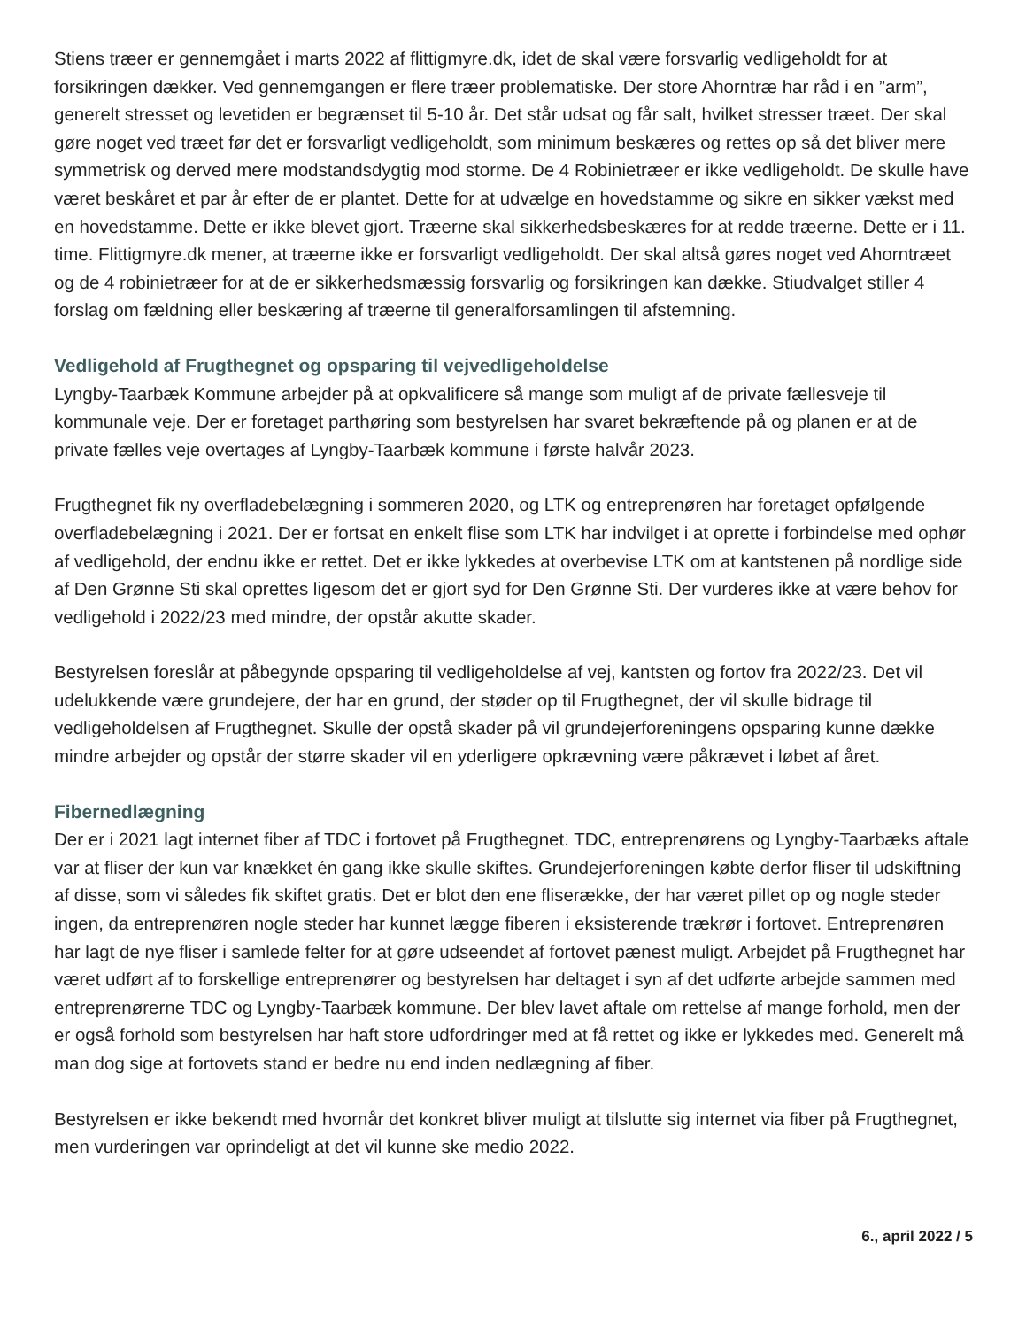Stiens træer er gennemgået i marts 2022 af flittigmyre.dk, idet de skal være forsvarlig vedligeholdt for at forsikringen dækker. Ved gennemgangen er flere træer problematiske. Der store Ahorntræ har råd i en ”arm”, generelt stresset og levetiden er begrænset til 5-10 år. Det står udsat og får salt, hvilket stresser træet. Der skal gøre noget ved træet før det er forsvarligt vedligeholdt, som minimum beskæres og rettes op så det bliver mere symmetrisk og derved mere modstandsdygtig mod storme. De 4 Robinietræer er ikke vedligeholdt. De skulle have været beskåret et par år efter de er plantet. Dette for at udvælge en hovedstamme og sikre en sikker vækst med en hovedstamme. Dette er ikke blevet gjort. Træerne skal sikkerhedsbeskæres for at redde træerne. Dette er i 11. time. Flittigmyre.dk mener, at træerne ikke er forsvarligt vedligeholdt. Der skal altså gøres noget ved Ahorntræet og de 4 robinietræer for at de er sikkerhedsmæssig forsvarlig og forsikringen kan dække. Stiudvalget stiller 4 forslag om fældning eller beskæring af træerne til generalforsamlingen til afstemning.
Vedligehold af Frugthegnet og opsparing til vejvedligeholdelse
Lyngby-Taarbæk Kommune arbejder på at opkvalificere så mange som muligt af de private fællesveje til kommunale veje. Der er foretaget parthøring som bestyrelsen har svaret bekræftende på og planen er at de private fælles veje overtages af Lyngby-Taarbæk kommune i første halvår 2023.
Frugthegnet fik ny overfladebelægning i sommeren 2020, og LTK og entreprenøren har foretaget opfølgende overfladebelægning i 2021. Der er fortsat en enkelt flise som LTK har indvilget i at oprette i forbindelse med ophør af vedligehold, der endnu ikke er rettet. Det er ikke lykkedes at overbevise LTK om at kantstenen på nordlige side af Den Grønne Sti skal oprettes ligesom det er gjort syd for Den Grønne Sti. Der vurderes ikke at være behov for vedligehold i 2022/23 med mindre, der opstår akutte skader.
Bestyrelsen foreslår at påbegynde opsparing til vedligeholdelse af vej, kantsten og fortov fra 2022/23. Det vil udelukkende være grundejere, der har en grund, der støder op til Frugthegnet, der vil skulle bidrage til vedligeholdelsen af Frugthegnet. Skulle der opstå skader på vil grundejerforeningens opsparing kunne dække mindre arbejder og opstår der større skader vil en yderligere opkrævning være påkrævet i løbet af året.
Fibernedlægning
Der er i 2021 lagt internet fiber af TDC i fortovet på Frugthegnet. TDC, entreprenørens og Lyngby-Taarbæks aftale var at fliser der kun var knækket én gang ikke skulle skiftes. Grundejerforeningen købte derfor fliser til udskiftning af disse, som vi således fik skiftet gratis. Det er blot den ene fliserække, der har været pillet op og nogle steder ingen, da entreprenøren nogle steder har kunnet lægge fiberen i eksisterende trækrør i fortovet. Entreprenøren har lagt de nye fliser i samlede felter for at gøre udseendet af fortovet pænest muligt. Arbejdet på Frugthegnet har været udført af to forskellige entreprenører og bestyrelsen har deltaget i syn af det udførte arbejde sammen med entreprenørerne TDC og Lyngby-Taarbæk kommune. Der blev lavet aftale om rettelse af mange forhold, men der er også forhold som bestyrelsen har haft store udfordringer med at få rettet og ikke er lykkedes med. Generelt må man dog sige at fortovets stand er bedre nu end inden nedlægning af fiber.
Bestyrelsen er ikke bekendt med hvornår det konkret bliver muligt at tilslutte sig internet via fiber på Frugthegnet, men vurderingen var oprindeligt at det vil kunne ske medio 2022.
6., april 2022 / 5